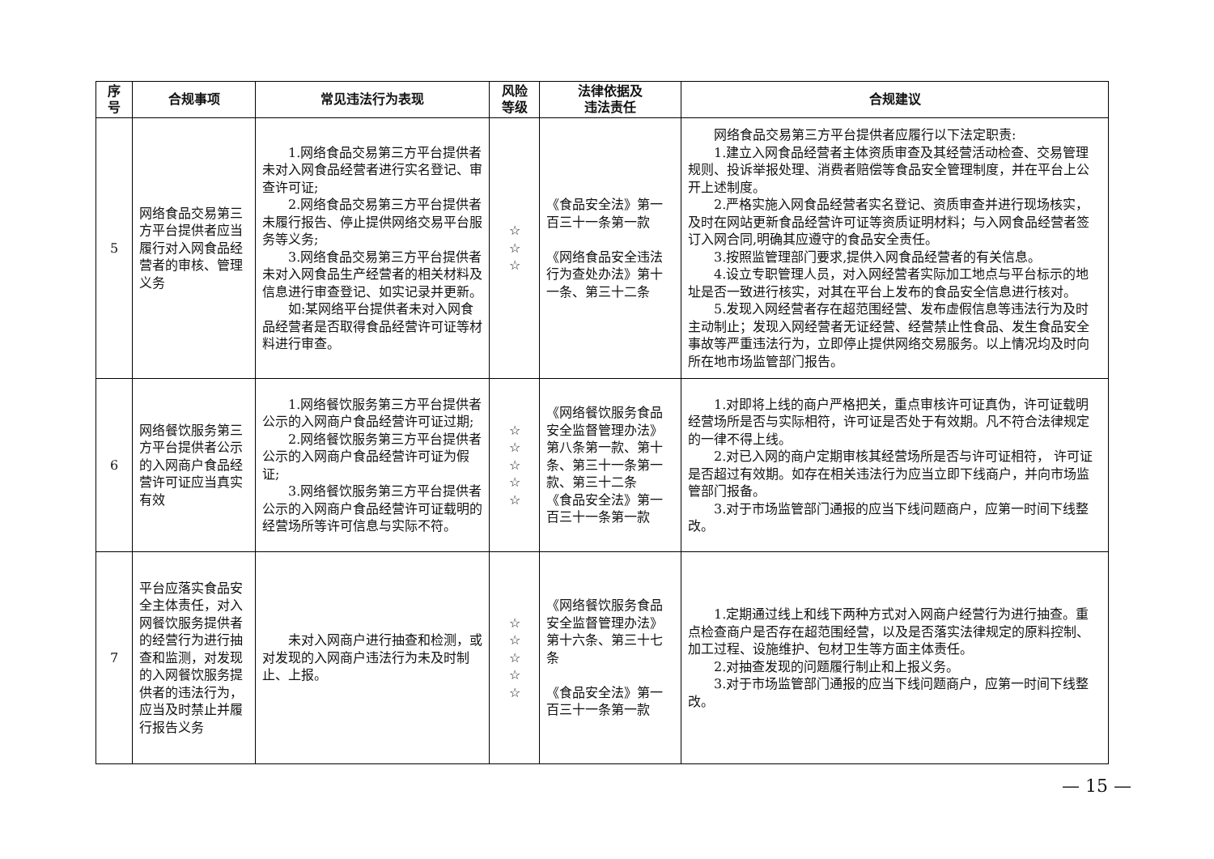| 序 号 | 合规事项 | 常见违法行为表现 | 风险 等级 | 法律依据及 违法责任 | 合规建议 |
| --- | --- | --- | --- | --- | --- |
| 5 | 网络食品交易第三方平台提供者应当履行对入网食品经营者的审核、管理义务 | 1.网络食品交易第三方平台提供者未对入网食品经营者进行实名登记、审查许可证; 2.网络食品交易第三方平台提供者未履行报告、停止提供网络交易平台服务等义务; 3.网络食品交易第三方平台提供者未对入网食品生产经营者的相关材料及信息进行审查登记、如实记录并更新。 如:某网络平台提供者未对入网食品经营者是否取得食品经营许可证等材料进行审查。 | ☆ ☆ ☆ | 《食品安全法》第一百三十一条第一款 《网络食品安全违法行为查处办法》第十一条、第三十二条 | 网络食品交易第三方平台提供者应履行以下法定职责: 1.建立入网食品经营者主体资质审查及其经营活动检查、交易管理规则、投诉举报处理、消费者赔偿等食品安全管理制度，并在平台上公开上述制度。 2.严格实施入网食品经营者实名登记、资质审查并进行现场核实，及时在网站更新食品经营许可证等资质证明材料；与入网食品经营者签订入网合同,明确其应遵守的食品安全责任。 3.按照监管理部门要求,提供入网食品经营者的有关信息。 4.设立专职管理人员，对入网经营者实际加工地点与平台标示的地址是否一致进行核实，对其在平台上发布的食品安全信息进行核对。 5.发现入网经营者存在超范围经营、发布虚假信息等违法行为及时主动制止；发现入网经营者无证经营、经营禁止性食品、发生食品安全事故等严重违法行为，立即停止提供网络交易服务。以上情况均及时向所在地市场监管部门报告。 |
| 6 | 网络餐饮服务第三方平台提供者公示的入网商户食品经营许可证应当真实有效 | 1.网络餐饮服务第三方平台提供者公示的入网商户食品经营许可证过期; 2.网络餐饮服务第三方平台提供者公示的入网商户食品经营许可证为假证; 3.网络餐饮服务第三方平台提供者公示的入网商户食品经营许可证载明的经营场所等许可信息与实际不符。 | ☆ ☆ ☆ ☆ ☆ | 《网络餐饮服务食品安全监督管理办法》第八条第一款、第十条、第三十一条第一款、第三十二条 《食品安全法》第一百三十一条第一款 | 1.对即将上线的商户严格把关，重点审核许可证真伪，许可证载明经营场所是否与实际相符，许可证是否处于有效期。凡不符合法律规定的一律不得上线。 2.对已入网的商户定期审核其经营场所是否与许可证相符， 许可证是否超过有效期。如存在相关违法行为应当立即下线商户，并向市场监管部门报备。 3.对于市场监管部门通报的应当下线问题商户，应第一时间下线整改。 |
| 7 | 平台应落实食品安全主体责任，对入网餐饮服务提供者的经营行为进行抽查和监测，对发现的入网餐饮服务提供者的违法行为，应当及时禁止并履行报告义务 | 未对入网商户进行抽查和检测，或对发现的入网商户违法行为未及时制止、上报。 | ☆ ☆ ☆ ☆ ☆ | 《网络餐饮服务食品安全监督管理办法》第十六条、第三十七条 《食品安全法》第一百三十一条第一款 | 1.定期通过线上和线下两种方式对入网商户经营行为进行抽查。重点检查商户是否存在超范围经营，以及是否落实法律规定的原料控制、加工过程、设施维护、包材卫生等方面主体责任。 2.对抽查发现的问题履行制止和上报义务。 3.对于市场监管部门通报的应当下线问题商户，应第一时间下线整改。 |
— 15 —